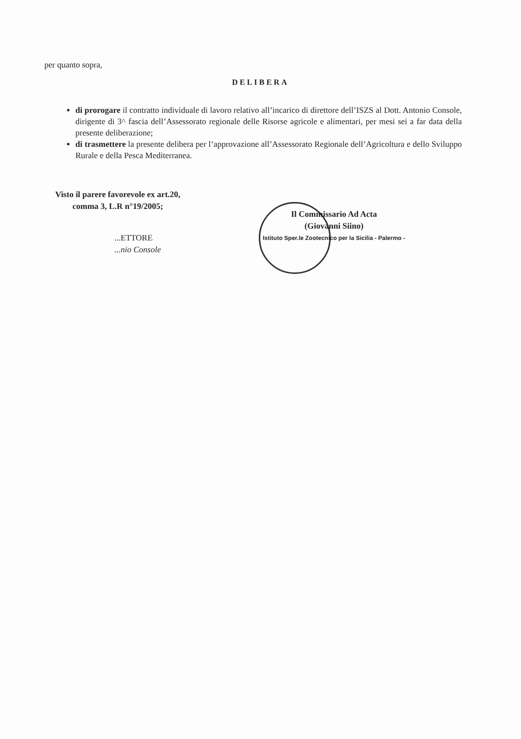per quanto sopra,
DELIBERA
di prorogare il contratto individuale di lavoro relativo all’incarico di direttore dell’ISZS al Dott. Antonio Console, dirigente di 3^ fascia dell’Assessorato regionale delle Risorse agricole e alimentari, per mesi sei a far data della presente deliberazione;
di trasmettere la presente delibera per l’approvazione all’Assessorato Regionale dell’Agricoltura e dello Sviluppo Rurale e della Pesca Mediterranea.
Visto il parere favorevole ex art.20,
comma 3, L.R n°19/2005;
...ETTORE
...nio Console
Il Commissario Ad Acta
(Giovanni Siino)
Istituto Sper.le Zootecnico per la Sicilia - Palermo -